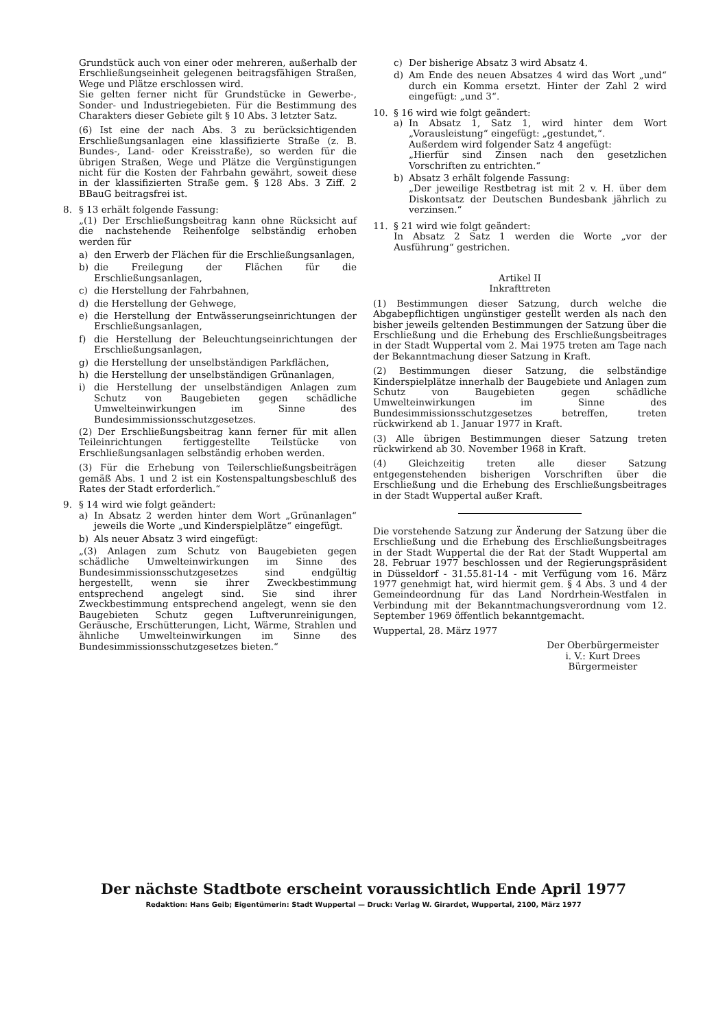Grundstück auch von einer oder mehreren, außerhalb der Erschließungseinheit gelegenen beitragsfähigen Straßen, Wege und Plätze erschlossen wird.
Sie gelten ferner nicht für Grundstücke in Gewerbe-, Sonder- und Industriegebieten. Für die Bestimmung des Charakters dieser Gebiete gilt § 10 Abs. 3 letzter Satz.
(6) Ist eine der nach Abs. 3 zu berücksichtigenden Erschließungsanlagen eine klassifizierte Straße (z. B. Bundes-, Land- oder Kreisstraße), so werden für die übrigen Straßen, Wege und Plätze die Vergünstigungen nicht für die Kosten der Fahrbahn gewährt, soweit diese in der klassifizierten Straße gem. § 128 Abs. 3 Ziff. 2 BBauG beitragsfrei ist.
8. § 13 erhält folgende Fassung:
„(1) Der Erschließungsbeitrag kann ohne Rücksicht auf die nachstehende Reihenfolge selbständig erhoben werden für
a) den Erwerb der Flächen für die Erschließungsanlagen,
b) die Freilegung der Flächen für die Erschließungsanlagen,
c) die Herstellung der Fahrbahnen,
d) die Herstellung der Gehwege,
e) die Herstellung der Entwässerungseinrichtungen der Erschließungsanlagen,
f) die Herstellung der Beleuchtungseinrichtungen der Erschließungsanlagen,
g) die Herstellung der unselbständigen Parkflächen,
h) die Herstellung der unselbständigen Grünanlagen,
i) die Herstellung der unselbständigen Anlagen zum Schutz von Baugebieten gegen schädliche Umwelteinwirkungen im Sinne des Bundesimmissionsschutzgesetzes.
(2) Der Erschließungsbeitrag kann ferner für mit allen Teileinrichtungen fertiggestellte Teilstücke von Erschließungsanlagen selbständig erhoben werden.
(3) Für die Erhebung von Teilerschließungsbeiträgen gemäß Abs. 1 und 2 ist ein Kostenspaltungsbeschluß des Rates der Stadt erforderlich.“
9. § 14 wird wie folgt geändert:
a) In Absatz 2 werden hinter dem Wort „Grünanlagen“ jeweils die Worte „und Kinderspielplätze“ eingefügt.
b) Als neuer Absatz 3 wird eingefügt:
„(3) Anlagen zum Schutz von Baugebieten gegen schädliche Umwelteinwirkungen im Sinne des Bundesimmissionsschutzgesetzes sind endgültig hergestellt, wenn sie ihrer Zweckbestimmung entsprechend angelegt sind. Sie sind ihrer Zweckbestimmung entsprechend angelegt, wenn sie den Baugebieten Schutz gegen Luftverunreinigungen, Geräusche, Erschütterungen, Licht, Wärme, Strahlen und ähnliche Umwelteinwirkungen im Sinne des Bundesimmissionsschutzgesetzes bieten.“
c) Der bisherige Absatz 3 wird Absatz 4.
d) Am Ende des neuen Absatzes 4 wird das Wort „und“ durch ein Komma ersetzt. Hinter der Zahl 2 wird eingefügt: „und 3“.
10. § 16 wird wie folgt geändert:
a) In Absatz 1, Satz 1, wird hinter dem Wort „Vorausleistung“ eingefügt: „gestundet,“.
Außerdem wird folgender Satz 4 angefügt:
„Hierfür sind Zinsen nach den gesetzlichen Vorschriften zu entrichten.“
b) Absatz 3 erhält folgende Fassung:
„Der jeweilige Restbetrag ist mit 2 v. H. über dem Diskontsatz der Deutschen Bundesbank jährlich zu verzinsen.“
11. § 21 wird wie folgt geändert:
In Absatz 2 Satz 1 werden die Worte „vor der Ausführung“ gestrichen.
Artikel II
Inkrafttreten
(1) Bestimmungen dieser Satzung, durch welche die Abgabepflichtigen ungünstiger gestellt werden als nach den bisher jeweils geltenden Bestimmungen der Satzung über die Erschließung und die Erhebung des Erschließungsbeitrages in der Stadt Wuppertal vom 2. Mai 1975 treten am Tage nach der Bekanntmachung dieser Satzung in Kraft.
(2) Bestimmungen dieser Satzung, die selbständige Kinderspielplätze innerhalb der Baugebiete und Anlagen zum Schutz von Baugebieten gegen schädliche Umwelteinwirkungen im Sinne des Bundesimmissionsschutzgesetzes betreffen, treten rückwirkend ab 1. Januar 1977 in Kraft.
(3) Alle übrigen Bestimmungen dieser Satzung treten rückwirkend ab 30. November 1968 in Kraft.
(4) Gleichzeitig treten alle dieser Satzung entgegenstehenden bisherigen Vorschriften über die Erschließung und die Erhebung des Erschließungsbeitrages in der Stadt Wuppertal außer Kraft.
Die vorstehende Satzung zur Änderung der Satzung über die Erschließung und die Erhebung des Erschließungsbeitrages in der Stadt Wuppertal die der Rat der Stadt Wuppertal am 28. Februar 1977 beschlossen und der Regierungspräsident in Düsseldorf - 31.55.81-14 - mit Verfügung vom 16. März 1977 genehmigt hat, wird hiermit gem. § 4 Abs. 3 und 4 der Gemeindeordnung für das Land Nordrhein-Westfalen in Verbindung mit der Bekanntmachungsverordnung vom 12. September 1969 öffentlich bekanntgemacht.
Wuppertal, 28. März 1977
Der Oberbürgermeister
i. V.: Kurt Drees
Bürgermeister
Der nächste Stadtbote erscheint voraussichtlich Ende April 1977
Redaktion: Hans Geib; Eigentümerin: Stadt Wuppertal — Druck: Verlag W. Girardet, Wuppertal, 2100, März 1977